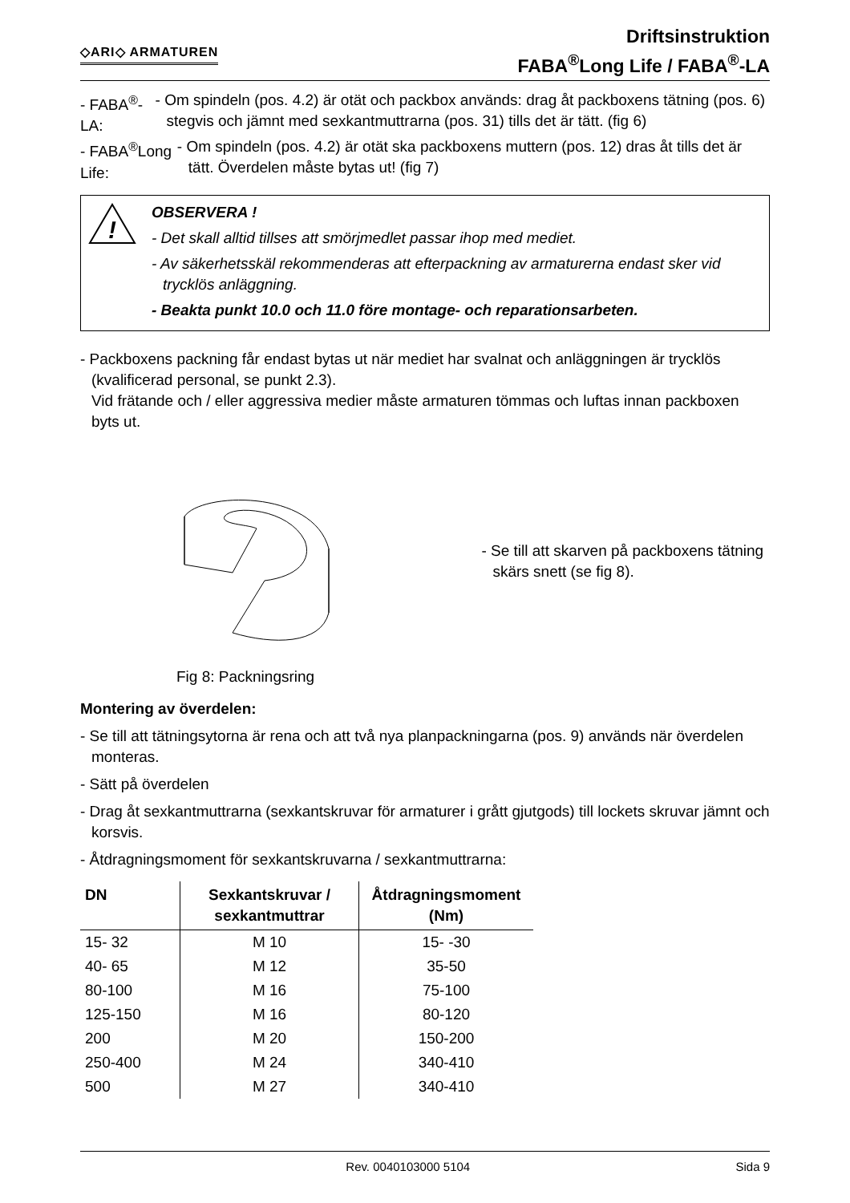◇ARI◇ ARMATUREN
Driftsinstruktion
FABA<sup>®</sup>Long Life / FABA<sup>®</sup>-LA
- FABA<sup>®</sup>-LA: - Om spindeln (pos. 4.2) är otät och packbox används: drag åt packboxens tätning (pos. 6) stegvis och jämnt med sexkantmuttrarna (pos. 31) tills det är tätt. (fig 6)
- FABA<sup>®</sup>Long Life:
- Om spindeln (pos. 4.2) är otät ska packboxens muttern (pos. 12) dras åt tills det är tätt. Överdelen måste bytas ut! (fig 7)
!
OBSERVERA !
- Det skall alltid tillses att smörjmedlet passar ihop med mediet.
- Av säkerhetsskäl rekommenderas att efterpackning av armaturerna endast sker vid trycklös anläggning.
- Beakta punkt 10.0 och 11.0 före montage- och reparationsarbeten.
- Packboxens packning får endast bytas ut när mediet har svalnat och anläggningen är trycklös (kvalificerad personal, se punkt 2.3).
Vid frätande och / eller aggressiva medier måste armaturen tömmas och luftas innan packboxen byts ut.
Fig 8: Packningsring
- Se till att skarven på packboxens tätning skärs snett (se fig 8).
Montering av överdelen:
- Se till att tätningsytorna är rena och att två nya planpackningarna (pos. 9) används när överdelen monteras.
- Sätt på överdelen
- Drag åt sexkantmuttrarna (sexkantskruvar för armaturer i grått gjutgods) till lockets skruvar jämnt och korsvis.
- Åtdragningsmoment för sexkantskruvarna / sexkantmuttrarna:
| DN | Sexkantskruvar / sexkantmuttrar | Åtdragningsmoment (Nm) |
| --- | --- | --- |
| 15- 32 | M 10 | 15- -30 |
| 40- 65 | M 12 | 35-50 |
| 80-100 | M 16 | 75-100 |
| 125-150 | M 16 | 80-120 |
| 200 | M 20 | 150-200 |
| 250-400 | M 24 | 340-410 |
| 500 | M 27 | 340-410 |
Rev. 0040103000 5104 Sida 9